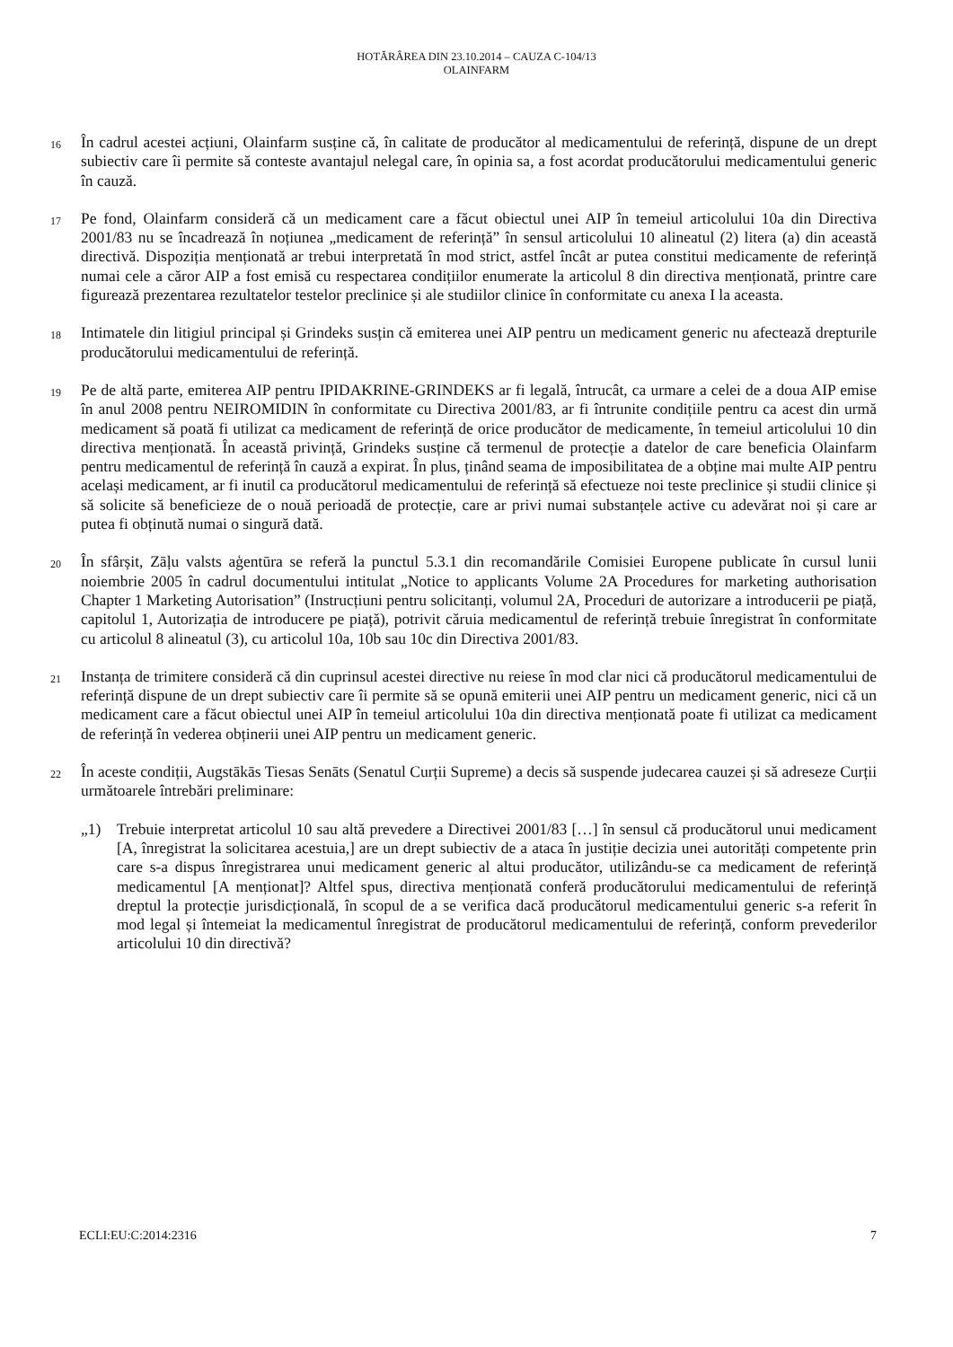HOTĂRÂREA DIN 23.10.2014 – CAUZA C-104/13
OLAINFARM
16
În cadrul acestei acțiuni, Olainfarm susține că, în calitate de producător al medicamentului de referință, dispune de un drept subiectiv care îi permite să conteste avantajul nelegal care, în opinia sa, a fost acordat producătorului medicamentului generic în cauză.
17
Pe fond, Olainfarm consideră că un medicament care a făcut obiectul unei AIP în temeiul articolului 10a din Directiva 2001/83 nu se încadrează în noțiunea „medicament de referință” în sensul articolului 10 alineatul (2) litera (a) din această directivă. Dispoziția menționată ar trebui interpretată în mod strict, astfel încât ar putea constitui medicamente de referință numai cele a căror AIP a fost emisă cu respectarea condițiilor enumerate la articolul 8 din directiva menționată, printre care figurează prezentarea rezultatelor testelor preclinice și ale studiilor clinice în conformitate cu anexa I la aceasta.
18
Intimatele din litigiul principal și Grindeks susțin că emiterea unei AIP pentru un medicament generic nu afectează drepturile producătorului medicamentului de referință.
19
Pe de altă parte, emiterea AIP pentru IPIDAKRINE-GRINDEKS ar fi legală, întrucât, ca urmare a celei de a doua AIP emise în anul 2008 pentru NEIROMIDIN în conformitate cu Directiva 2001/83, ar fi întrunite condițiile pentru ca acest din urmă medicament să poată fi utilizat ca medicament de referință de orice producător de medicamente, în temeiul articolului 10 din directiva menționată. În această privință, Grindeks susține că termenul de protecție a datelor de care beneficia Olainfarm pentru medicamentul de referință în cauză a expirat. În plus, ținând seama de imposibilitatea de a obține mai multe AIP pentru același medicament, ar fi inutil ca producătorul medicamentului de referință să efectueze noi teste preclinice și studii clinice și să solicite să beneficieze de o nouă perioadă de protecție, care ar privi numai substanțele active cu adevărat noi și care ar putea fi obținută numai o singură dată.
20
În sfârșit, Zāļu valsts aģentūra se referă la punctul 5.3.1 din recomandările Comisiei Europene publicate în cursul lunii noiembrie 2005 în cadrul documentului intitulat „Notice to applicants Volume 2A Procedures for marketing authorisation Chapter 1 Marketing Autorisation” (Instrucțiuni pentru solicitanți, volumul 2A, Proceduri de autorizare a introducerii pe piață, capitolul 1, Autorizația de introducere pe piață), potrivit căruia medicamentul de referință trebuie înregistrat în conformitate cu articolul 8 alineatul (3), cu articolul 10a, 10b sau 10c din Directiva 2001/83.
21
Instanța de trimitere consideră că din cuprinsul acestei directive nu reiese în mod clar nici că producătorul medicamentului de referință dispune de un drept subiectiv care îi permite să se opună emiterii unei AIP pentru un medicament generic, nici că un medicament care a făcut obiectul unei AIP în temeiul articolului 10a din directiva menționată poate fi utilizat ca medicament de referință în vederea obținerii unei AIP pentru un medicament generic.
22
În aceste condiții, Augstākās Tiesas Senāts (Senatul Curții Supreme) a decis să suspende judecarea cauzei și să adreseze Curții următoarele întrebări preliminare:
„1) Trebuie interpretat articolul 10 sau altă prevedere a Directivei 2001/83 […] în sensul că producătorul unui medicament [A, înregistrat la solicitarea acestuia,] are un drept subiectiv de a ataca în justiție decizia unei autorități competente prin care s-a dispus înregistrarea unui medicament generic al altui producător, utilizându-se ca medicament de referință medicamentul [A menționat]? Altfel spus, directiva menționată conferă producătorului medicamentului de referință dreptul la protecție jurisdicțională, în scopul de a se verifica dacă producătorul medicamentului generic s-a referit în mod legal și întemeiat la medicamentul înregistrat de producătorul medicamentului de referință, conform prevederilor articolului 10 din directivă?
ECLI:EU:C:2014:2316 7